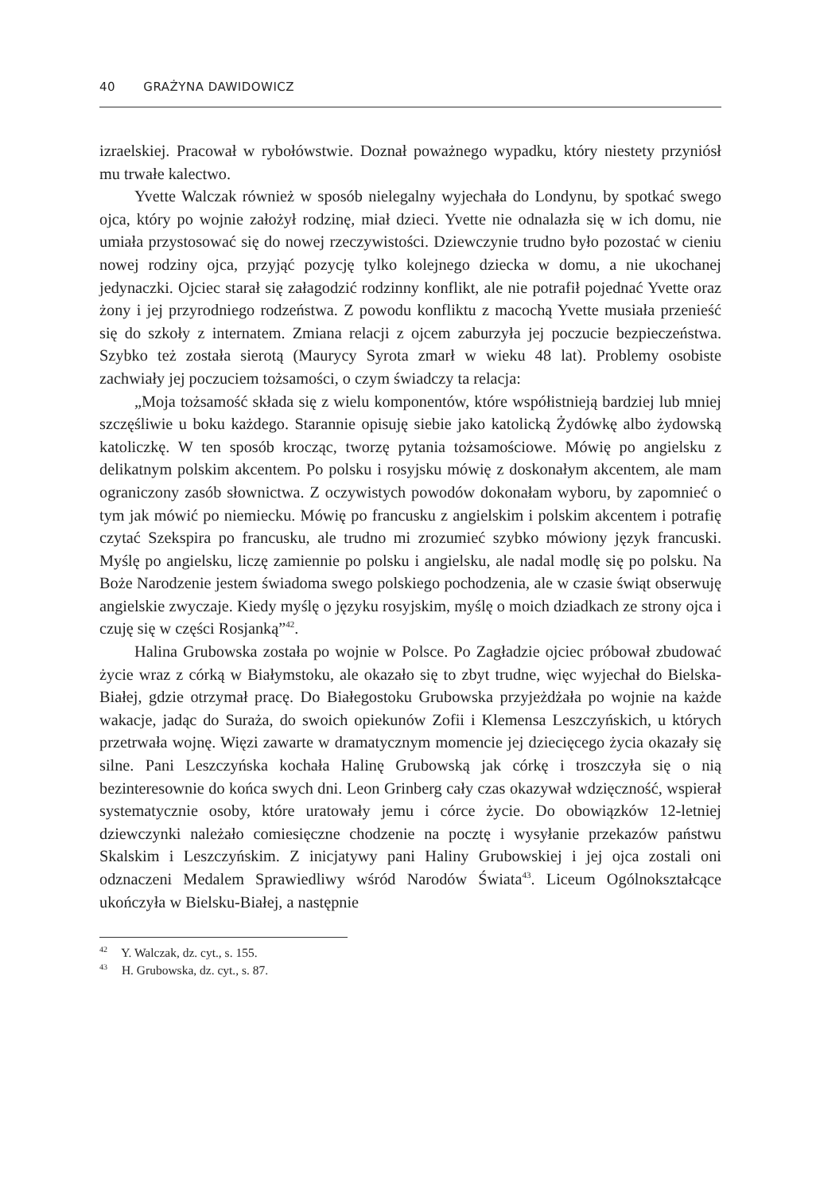40 GRAŻYNA DAWIDOWICZ
izraelskiej. Pracował w rybołówstwie. Doznał poważnego wypadku, który niestety przyniósł mu trwałe kalectwo.
Yvette Walczak również w sposób nielegalny wyjechała do Londynu, by spotkać swego ojca, który po wojnie założył rodzinę, miał dzieci. Yvette nie odnalazła się w ich domu, nie umiała przystosować się do nowej rzeczywistości. Dziewczynie trudno było pozostać w cieniu nowej rodziny ojca, przyjąć pozycję tylko kolejnego dziecka w domu, a nie ukochanej jedynaczki. Ojciec starał się załagodzić rodzinny konflikt, ale nie potrafił pojednać Yvette oraz żony i jej przyrodniego rodzeństwa. Z powodu konfliktu z macochą Yvette musiała przenieść się do szkoły z internatem. Zmiana relacji z ojcem zaburzyła jej poczucie bezpieczeństwa. Szybko też została sierotą (Maurycy Syrota zmarł w wieku 48 lat). Problemy osobiste zachwiały jej poczuciem tożsamości, o czym świadczy ta relacja:
„Moja tożsamość składa się z wielu komponentów, które współistnieją bardziej lub mniej szczęśliwie u boku każdego. Starannie opisuję siebie jako katolicką Żydówkę albo żydowską katoliczkę. W ten sposób krocząc, tworzę pytania tożsamościowe. Mówię po angielsku z delikatnym polskim akcentem. Po polsku i rosyjsku mówię z doskonałym akcentem, ale mam ograniczony zasób słownictwa. Z oczywistych powodów dokonałam wyboru, by zapomnieć o tym jak mówić po niemiecku. Mówię po francusku z angielskim i polskim akcentem i potrafię czytać Szekspira po francusku, ale trudno mi zrozumieć szybko mówiony język francuski. Myślę po angielsku, liczę zamiennie po polsku i angielsku, ale nadal modlę się po polsku. Na Boże Narodzenie jestem świadoma swego polskiego pochodzenia, ale w czasie świąt obserwuję angielskie zwyczaje. Kiedy myślę o języku rosyjskim, myślę o moich dziadkach ze strony ojca i czuję się w części Rosjanką”<sup>42</sup>.
Halina Grubowska została po wojnie w Polsce. Po Zagładzie ojciec próbował zbudować życie wraz z córką w Białymstoku, ale okazało się to zbyt trudne, więc wyjechał do Bielska-Białej, gdzie otrzymał pracę. Do Białegostoku Grubowska przyjeżdżała po wojnie na każde wakacje, jadąc do Suraża, do swoich opiekunów Zofii i Klemensa Leszczyńskich, u których przetrwała wojnę. Więzi zawarte w dramatycznym momencie jej dziecięcego życia okazały się silne. Pani Leszczyńska kochała Halinę Grubowską jak córkę i troszczyła się o nią bezinteresownie do końca swych dni. Leon Grinberg cały czas okazywał wdzięczność, wspierał systematycznie osoby, które uratowały jemu i córce życie. Do obowiązków 12-letniej dziewczynki należało comiesięczne chodzenie na pocztę i wysyłanie przekazów państwu Skalskim i Leszczyńskim. Z inicjatywy pani Haliny Grubowskiej i jej ojca zostali oni odznaczeni Medalem Sprawiedliwy wśród Narodów Świata<sup>43</sup>. Liceum Ogólnokształcące ukończyła w Bielsku-Białej, a następnie
<sup>42</sup> Y. Walczak, dz. cyt., s. 155.
<sup>43</sup> H. Grubowska, dz. cyt., s. 87.